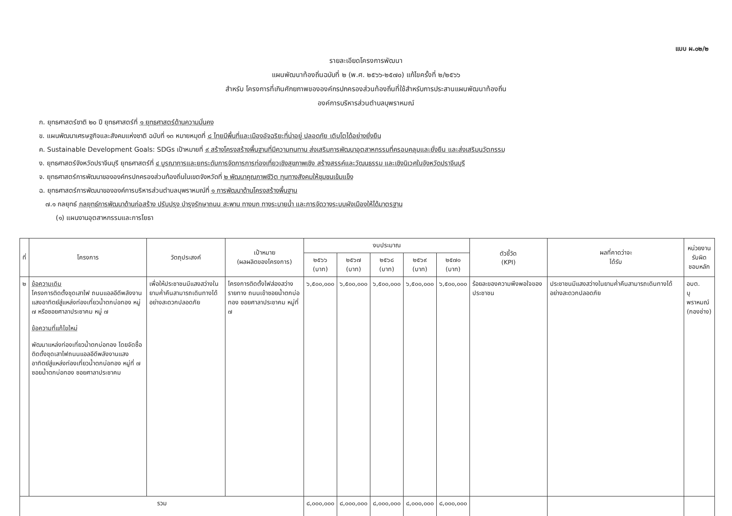แบบ ผ.๐๒/๒
รายละเอียดโครงการพัฒนา
แผนพัฒนาท้องถิ่นฉบับที่ ๒ (พ.ศ. ๒๕๖๖-๒๕๗๐) แก้ไขครั้งที่ ๒/๒๕๖๖
สำหรับ โครงการที่เกินศักยภาพขององค์กรปกครองส่วนท้องถิ่นที่ใช้สำหรับการประสานแผนพัฒนาท้องถิ่น
องค์การบริหารส่วนตำบลบุพราหมณ์
ก. ยุทธศาสตร์ชาติ ๒๐ ปี ยุทธศาสตร์ที่ ๑ ยุทธศาสตร์ด้านความมั่นคง
ข. แผนพัฒนาเศรษฐกิจและสังคมแห่งชาติ ฉบับที่ ๑๓ หมายหมุดที่ ๘ ไทยมีพื้นที่และเมืองอัจฉริยะที่น่าอยู่ ปลอดภัย เติบโตได้อย่างยั่งยืน
ค. Sustainable Development Goals: SDGs เป้าหมายที่ ๙ สร้างโครงสร้างพื้นฐานที่มีความทนทาน ส่งเสริมการพัฒนาอุตสาหกรรมที่ครอบคลุมและยั่งยืน และส่งเสริมนวัตกรรม
ง. ยุทธศาสตร์จังหวัดปราจีนบุรี ยุทธศาสตร์ที่ ๔ บูรณาการและยกระดับการจัดการการท่องเที่ยวเชิงสุขภาพเชิง สร้างสรรค์และวัฒนธรรม และเชิงนิเวศในจังหวัดปราจีนบุรี
จ. ยุทธศาสตร์การพัฒนาขององค์กรปกครองส่วนท้องถิ่นในเขตจังหวัดที่ ๒ พัฒนาคุณภาพชีวิต ทุนทางสังคมให้ชุมชนเข้มแข็ง
ฉ. ยุทธศาสตร์การพัฒนาขององค์การบริหารส่วนตำบลบุพราหมณ์ที่ ๑ การพัฒนาด้านโครงสร้างพื้นฐาน
๗.๑ กลยุทธ์ กลยุทธ์การพัฒนาด้านก่อสร้าง ปรับปรุง บำรุงรักษาถนน สะพาน ทางบก ทางระบายน้ำ และการจัดวางระบบผังเมืองให้ได้มาตรฐาน
(๑) แผนงานอุตสาหกรรมและการโยธา
| ที่ | โครงการ | วัตถุประสงค์ | เป้าหมาย (ผลผลิตของโครงการ) | งบประมาณ | | | | | ตัวชี้วัด (KPI) | ผลที่คาดว่าจะ ได้รับ | หน่วยงาน รับผิด ชอบหลัก |
| --- | --- | --- | --- | --- | --- | --- | --- | --- | --- | --- | --- |
| | | | | ๒๕๖๖ (บาท) | ๒๕๖๗ (บาท) | ๒๕๖๘ (บาท) | ๒๕๖๙ (บาท) | ๒๕๗๐ (บาท) | | | |
| ๒ | ข้อความเดิม โครงการติดตั้งชุดเสาไฟ ถนนแอลอีดีพลังงานแสงอาทิตย์สู่แหล่งท่องเที่ยวน้ำตกบ่อทอง หมู่ ๗ หรือซอยศาลาประชาคม หมู่ ๗ ข้อความที่แก้ไขใหม่ พัฒนาแหล่งท่องเที่ยวน้ำตกบ่อทอง โดยจัดซื้อติดตั้งชุดเสาไฟถนนแอลอีดีพลังงานแสงอาทิตย์สู่แหล่งท่องเที่ยวน้ำตกบ่อทอง หมู่ที่ ๗ ซอยน้ำตกบ่อทอง ซอยศาลาประชาคม | เพื่อให้ประชาชนมีแสงสว่างในยามค่ำคืนสามารถเดินทางได้อย่างสะดวกปลอดภัย | โครงการติดตั้งไฟส่องสว่างรายทาง ถนนเข้าซอยน้ำตกบ่อทอง ซอยศาลาประชาคม หมู่ที่ ๗ | ๖,๕๐๐,๐๐๐ | ๖,๕๐๐,๐๐๐ | ๖,๕๐๐,๐๐๐ | ๖,๕๐๐,๐๐๐ | ๖,๕๐๐,๐๐๐ | ร้อยละของความพึงพอใจของประชาชน | ประชาชนมีแสงสว่างในยามค่ำคืนสามารถเดินทางได้อย่างสะดวกปลอดภัย | อบต. บุพราหมณ์ (กองช่าง) |
| รวม | | | | ๘,๐๐๐,๐๐๐ | ๘,๐๐๐,๐๐๐ | ๘,๐๐๐,๐๐๐ | ๘,๐๐๐,๐๐๐ | ๘,๐๐๐,๐๐๐ | | | |